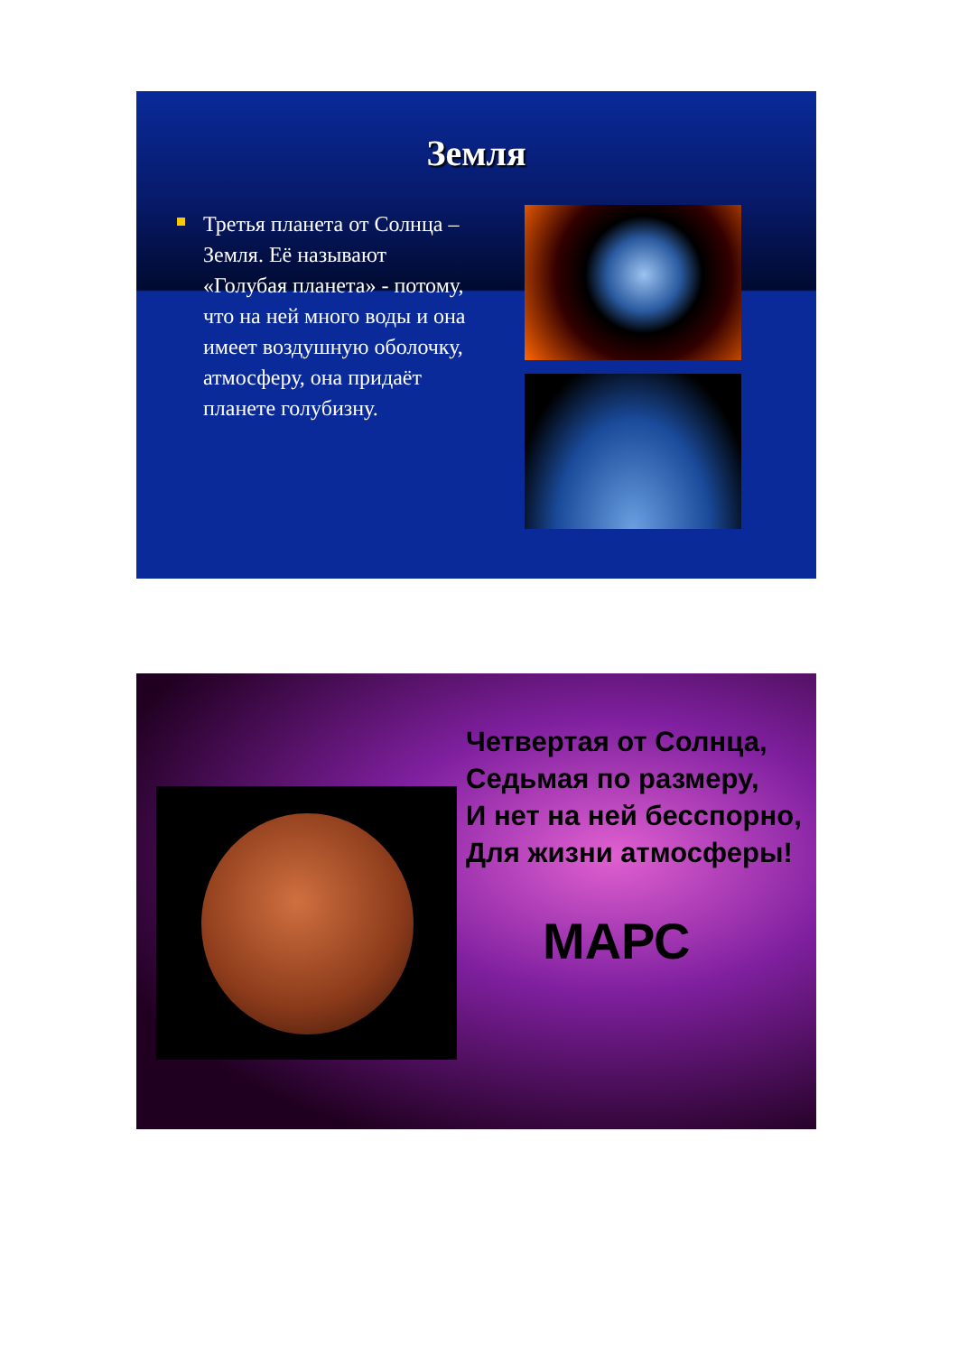Земля
Третья планета от Солнца – Земля. Её называют «Голубая планета» - потому, что на ней много воды и она имеет воздушную оболочку, атмосферу, она придаёт планете голубизну.
Четвертая от Солнца,
Седьмая по размеру,
И нет на ней бесспорно,
Для жизни атмосферы!
МАРС